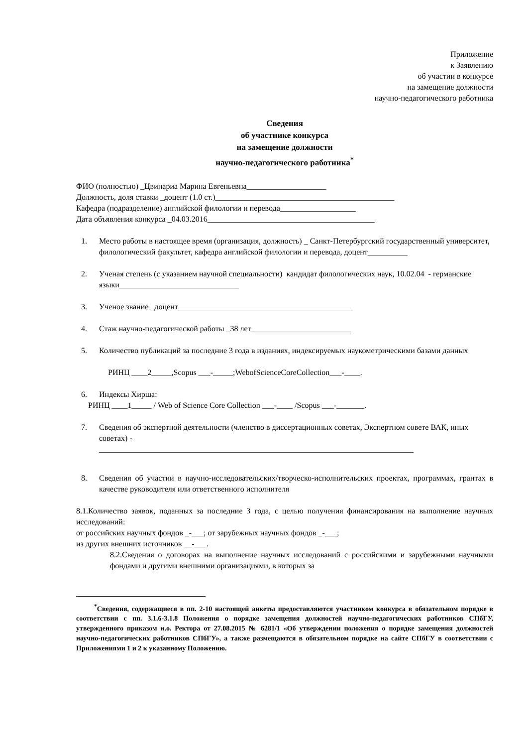Приложение
к Заявлению
об участии в конкурсе
на замещение должности
научно-педагогического работника
Сведения
об участнике конкурса
на замещение должности
научно-педагогического работника<sup>*</sup>
ФИО (полностью) _Цвинариа Марина Евгеньевна____________________
Должность, доля ставки _доцент (1.0 ст.)_____________________________________________
Кафедра (подразделение) английской филологии и перевода___________________
Дата объявления конкурса _04.03.2016__________________________________________
1. Место работы в настоящее время (организация, должность) _ Санкт-Петербургский государственный университет, филологический факультет, кафедра английской филологии и перевода, доцент__________
2. Ученая степень (с указанием научной специальности) кандидат филологических наук, 10.02.04 - германские языки______________________________
3. Ученое звание _доцент____________________________________________
4. Стаж научно-педагогической работы _38 лет_________________________
5. Количество публикаций за последние 3 года в изданиях, индексируемых наукометрическими базами данных
РИНЦ ____2_____,Scopus ___-_____;WebofScienceCoreCollection___-____.
6. Индексы Хирша:
РИНЦ ____1_____ / Web of Science Core Collection ___-____ /Scopus ___-_______.
7. Сведения об экспертной деятельности (членство в диссертационных советах, Экспертном совете ВАК, иных советах) -
_______________________________________________________________________________
8. Сведения об участии в научно-исследовательских/творческо-исполнительских проектах, программах, грантах в качестве руководителя или ответственного исполнителя
8.1.Количество заявок, поданных за последние 3 года, с целью получения финансирования на выполнение научных исследований:
от российских научных фондов _-___; от зарубежных научных фондов _-___;
из других внешних источников __-___.
8.2.Сведения о договорах на выполнение научных исследований с российскими и зарубежными научными фондами и другими внешними организациями, в которых за
<sup>*</sup> Сведения, содержащиеся в пп. 2-10 настоящей анкеты предоставляются участником конкурса в обязательном порядке в соответствии с пп. 3.1.6-3.1.8 Положения о порядке замещения должностей научно-педагогических работников СПбГУ, утвержденного приказом и.о. Ректора от 27.08.2015 № 6281/1 «Об утверждении положения о порядке замещения должностей научно-педагогических работников СПбГУ», а также размещаются в обязательном порядке на сайте СПбГУ в соответствии с Приложениями 1 и 2 к указанному Положению.